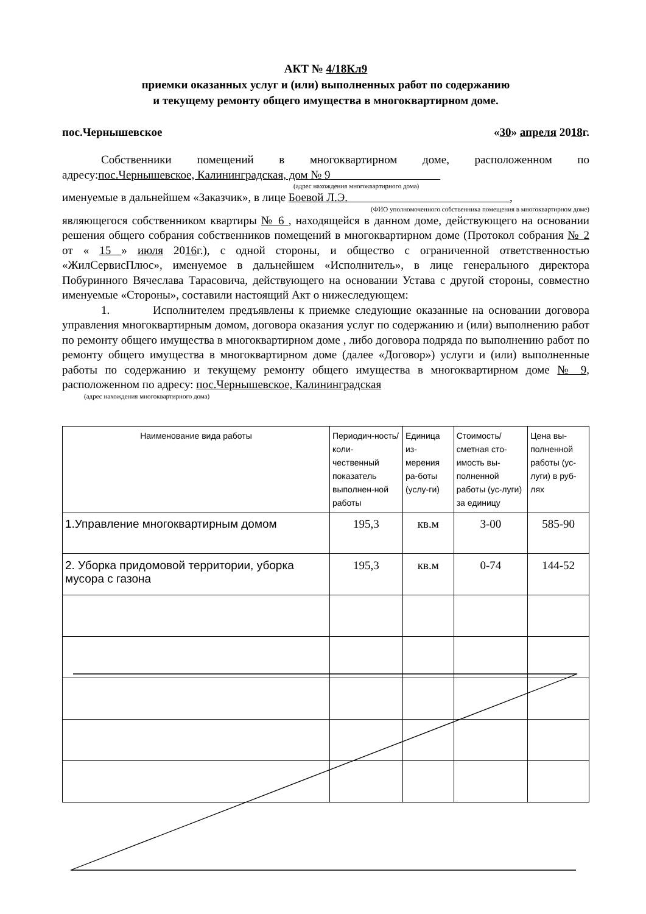АКТ № 4/18Кл9
приемки оказанных услуг и (или) выполненных работ по содержанию
и текущему ремонту общего имущества в многоквартирном доме.
пос.Чернышевское «30» апреля 2018г.
Собственники помещений в многоквартирном доме, расположенном по адресу:пос.Чернышевское, Калининградская, дом № 9
(адрес нахождения многоквартирного дома)
именуемые в дальнейшем «Заказчик», в лице Боевой Л.Э. ,
(ФИО уполномоченного собственника помещения в многоквартирном доме)
являющегося собственником квартиры № 6 , находящейся в данном доме, действующего на основании решения общего собрания собственников помещений в многоквартирном доме (Протокол собрания № 2 от « 15 » июля 2016г.), с одной стороны, и общество с ограниченной ответственностью «ЖилСервисПлюс», именуемое в дальнейшем «Исполнитель», в лице генерального директора Побуринного Вячеслава Тарасовича, действующего на основании Устава с другой стороны, совместно именуемые «Стороны», составили настоящий Акт о нижеследующем:
1. Исполнителем предъявлены к приемке следующие оказанные на основании договора управления многоквартирным домом, договора оказания услуг по содержанию и (или) выполнению работ по ремонту общего имущества в многоквартирном доме , либо договора подряда по выполнению работ по ремонту общего имущества в многоквартирном доме (далее «Договор») услуги и (или) выполненные работы по содержанию и текущему ремонту общего имущества в многоквартирном доме № 9, расположенном по адресу: пос.Чернышевское, Калининградская
(адрес нахождения многоквартирного дома)
| Наименование вида работы | Периодич-ность/коли-чественный показатель выполнен-ной работы | Единица из-мерения ра-боты (услу-ги) | Стоимость/ сметная сто-имость вы-полненной работы (ус-луги) за единицу | Цена вы-полненной работы (ус-луги) в руб-лях |
| --- | --- | --- | --- | --- |
| 1.Управление многоквартирным домом | 195,3 | кв.м | 3-00 | 585-90 |
| 2. Уборка придомовой территории, уборка мусора с газона | 195,3 | кв.м | 0-74 | 144-52 |